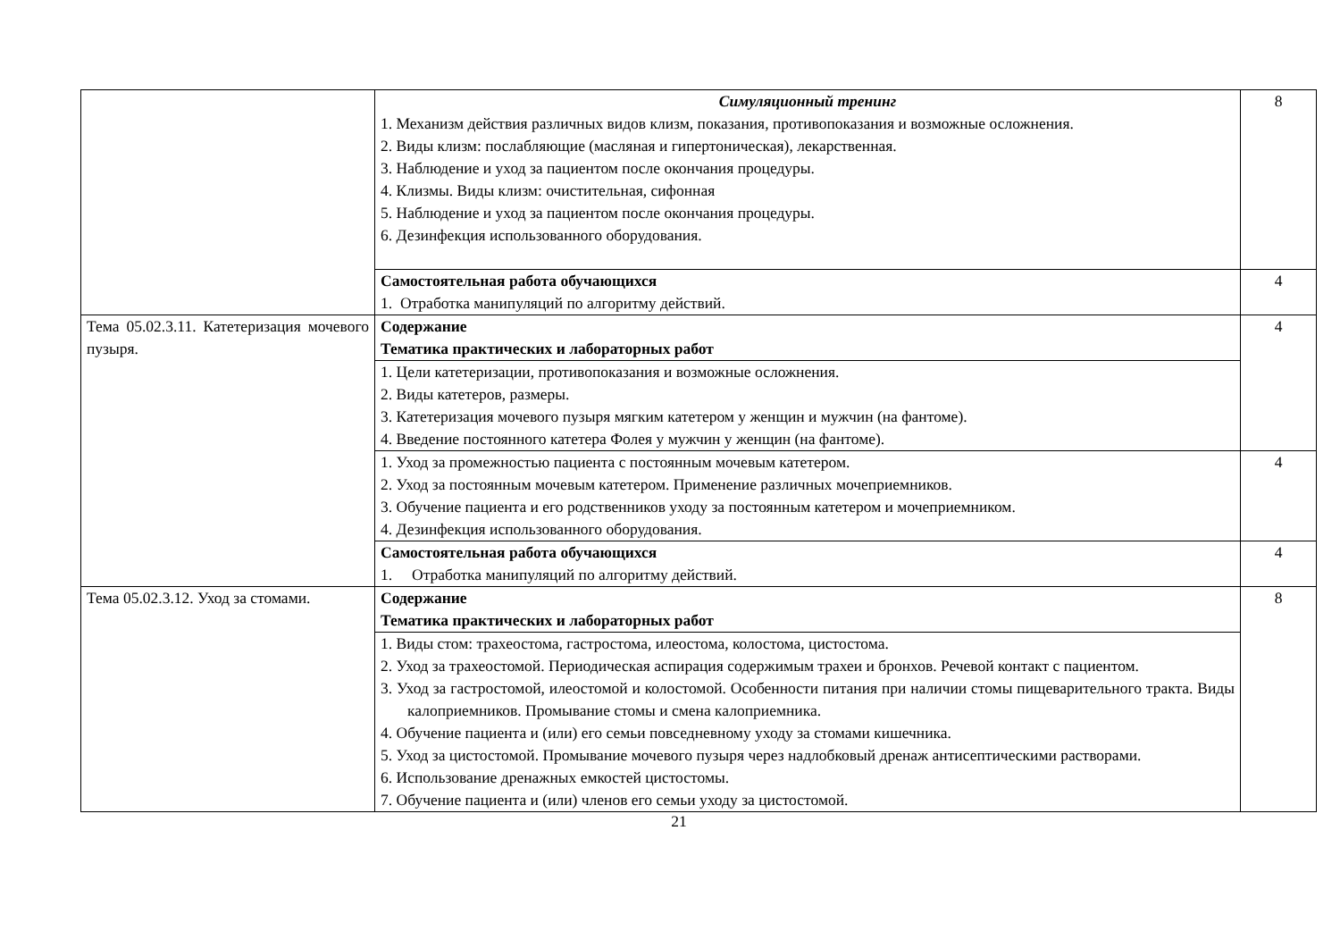| | Симуляционный тренинг 1. Механизм действия различных видов клизм, показания, противопоказания и возможные осложнения. 2. Виды клизм: послабляющие (масляная и гипертоническая), лекарственная. 3. Наблюдение и уход за пациентом после окончания процедуры. 4. Клизмы. Виды клизм: очистительная, сифонная 5. Наблюдение и уход за пациентом после окончания процедуры. 6. Дезинфекция использованного оборудования. | 8 |
| | Самостоятельная работа обучающихся 1. Отработка манипуляций по алгоритму действий. | 4 |
| Тема 05.02.3.11. Катетеризация мочевого пузыря. | Содержание Тематика практических и лабораторных работ | 4 |
| | 1. Цели катетеризации, противопоказания и возможные осложнения. 2. Виды катетеров, размеры. 3. Катетеризация мочевого пузыря мягким катетером у женщин и мужчин (на фантоме). 4. Введение постоянного катетера Фолея у мужчин у женщин (на фантоме). | |
| | 1. Уход за промежностью пациента с постоянным мочевым катетером. 2. Уход за постоянным мочевым катетером. Применение различных мочеприемников. 3. Обучение пациента и его родственников уходу за постоянным катетером и мочеприемником. 4. Дезинфекция использованного оборудования. | 4 |
| | Самостоятельная работа обучающихся 1. Отработка манипуляций по алгоритму действий. | 4 |
| Тема 05.02.3.12. Уход за стомами. | Содержание Тематика практических и лабораторных работ | 8 |
| | 1. Виды стом: трахеостома, гастростома, илеостома, колостома, цистостома. 2. Уход за трахеостомой. Периодическая аспирация содержимым трахеи и бронхов. Речевой контакт с пациентом. 3. Уход за гастростомой, илеостомой и колостомой. Особенности питания при наличии стомы пищеварительного тракта. Виды калоприемников. Промывание стомы и смена калоприемника. 4. Обучение пациента и (или) его семьи повседневному уходу за стомами кишечника. 5. Уход за цистостомой. Промывание мочевого пузыря через надлобковый дренаж антисептическими растворами. 6. Использование дренажных емкостей цистостомы. 7. Обучение пациента и (или) членов его семьи уходу за цистостомой. | |
21